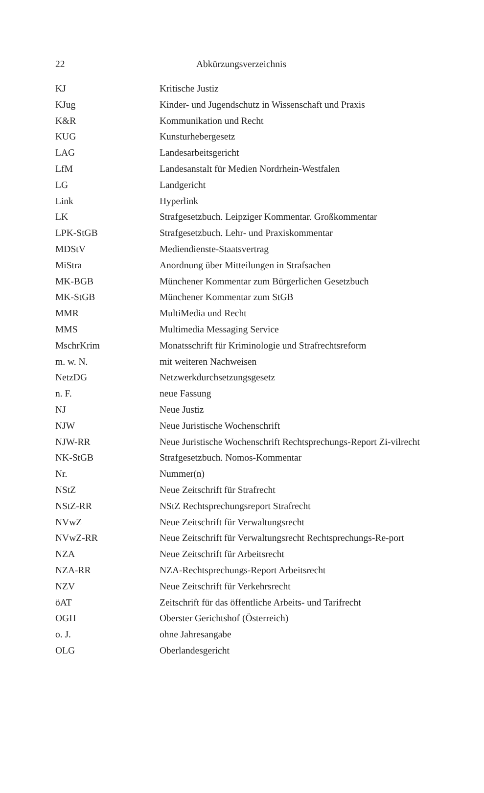22 Abkürzungsverzeichnis
| KJ | Kritische Justiz |
| KJug | Kinder- und Jugendschutz in Wissenschaft und Praxis |
| K&R | Kommunikation und Recht |
| KUG | Kunsturhebergesetz |
| LAG | Landesarbeitsgericht |
| LfM | Landesanstalt für Medien Nordrhein-Westfalen |
| LG | Landgericht |
| Link | Hyperlink |
| LK | Strafgesetzbuch. Leipziger Kommentar. Großkommentar |
| LPK-StGB | Strafgesetzbuch. Lehr- und Praxiskommentar |
| MDStV | Mediendienste-Staatsvertrag |
| MiStra | Anordnung über Mitteilungen in Strafsachen |
| MK-BGB | Münchener Kommentar zum Bürgerlichen Gesetzbuch |
| MK-StGB | Münchener Kommentar zum StGB |
| MMR | MultiMedia und Recht |
| MMS | Multimedia Messaging Service |
| MschrKrim | Monatsschrift für Kriminologie und Strafrechtsreform |
| m. w. N. | mit weiteren Nachweisen |
| NetzDG | Netzwerkdurchsetzungsgesetz |
| n. F. | neue Fassung |
| NJ | Neue Justiz |
| NJW | Neue Juristische Wochenschrift |
| NJW-RR | Neue Juristische Wochenschrift Rechtsprechungs-Report Zi-vilrecht |
| NK-StGB | Strafgesetzbuch. Nomos-Kommentar |
| Nr. | Nummer(n) |
| NStZ | Neue Zeitschrift für Strafrecht |
| NStZ-RR | NStZ Rechtsprechungsreport Strafrecht |
| NVwZ | Neue Zeitschrift für Verwaltungsrecht |
| NVwZ-RR | Neue Zeitschrift für Verwaltungsrecht Rechtsprechungs-Re-port |
| NZA | Neue Zeitschrift für Arbeitsrecht |
| NZA-RR | NZA-Rechtsprechungs-Report Arbeitsrecht |
| NZV | Neue Zeitschrift für Verkehrsrecht |
| öAT | Zeitschrift für das öffentliche Arbeits- und Tarifrecht |
| OGH | Oberster Gerichtshof (Österreich) |
| o. J. | ohne Jahresangabe |
| OLG | Oberlandesgericht |